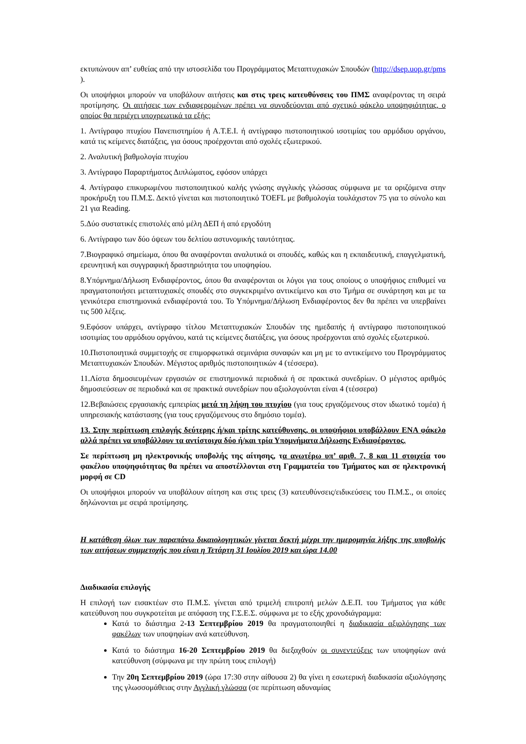εκτυπώνουν απ’ ευθείας από την ιστοσελίδα του Προγράμματος Μεταπτυχιακών Σπουδών (http://dsep.uop.gr/pms ).
Οι υποψήφιοι μπορούν να υποβάλουν αιτήσεις και στις τρεις κατευθύνσεις του ΠΜΣ αναφέροντας τη σειρά προτίμησης. Οι αιτήσεις των ενδιαφερομένων πρέπει να συνοδεύονται από σχετικό φάκελο υποψηφιότητας, ο οποίος θα περιέχει υποχρεωτικά τα εξής:
1. Αντίγραφο πτυχίου Πανεπιστημίου ή Α.Τ.Ε.Ι. ή αντίγραφο πιστοποιητικού ισοτιμίας του αρμόδιου οργάνου, κατά τις κείμενες διατάξεις, για όσους προέρχονται από σχολές εξωτερικού.
2. Αναλυτική βαθμολογία πτυχίου
3. Αντίγραφο Παραρτήματος Διπλώματος, εφόσον υπάρχει
4. Αντίγραφο επικυρωμένου πιστοποιητικού καλής γνώσης αγγλικής γλώσσας σύμφωνα με τα οριζόμενα στην προκήρυξη του Π.Μ.Σ. Δεκτό γίνεται και πιστοποιητικό TOEFL με βαθμολογία τουλάχιστον 75 για το σύνολο και 21 για Reading.
5.Δύο συστατικές επιστολές από μέλη ΔΕΠ ή από εργοδότη
6. Αντίγραφο των δύο όψεων του δελτίου αστυνομικής ταυτότητας.
7.Βιογραφικό σημείωμα, όπου θα αναφέρονται αναλυτικά οι σπουδές, καθώς και η εκπαιδευτική, επαγγελματική, ερευνητική και συγγραφική δραστηριότητα του υποψηφίου.
8.Υπόμνημα/Δήλωση Ενδιαφέροντος, όπου θα αναφέρονται οι λόγοι για τους οποίους ο υποψήφιος επιθυμεί να πραγματοποιήσει μεταπτυχιακές σπουδές στο συγκεκριμένο αντικείμενο και στο Τμήμα σε συνάρτηση και με τα γενικότερα επιστημονικά ενδιαφέροντά του. Το Υπόμνημα/Δήλωση Ενδιαφέροντος δεν θα πρέπει να υπερβαίνει τις 500 λέξεις.
9.Εφόσον υπάρχει, αντίγραφο τίτλου Μεταπτυχιακών Σπουδών της ημεδαπής ή αντίγραφο πιστοποιητικού ισοτιμίας του αρμόδιου οργάνου, κατά τις κείμενες διατάξεις, για όσους προέρχονται από σχολές εξωτερικού.
10.Πιστοποιητικά συμμετοχής σε επιμορφωτικά σεμινάρια συναφών και μη με το αντικείμενο του Προγράμματος Μεταπτυχιακών Σπουδών. Μέγιστος αριθμός πιστοποιητικών 4 (τέσσερα).
11.Λίστα δημοσιευμένων εργασιών σε επιστημονικά περιοδικά ή σε πρακτικά συνεδρίων. Ο μέγιστος αριθμός δημοσιεύσεων σε περιοδικά και σε πρακτικά συνεδρίων που αξιολογούνται είναι 4 (τέσσερα)
12.Βεβαιώσεις εργασιακής εμπειρίας μετά τη λήψη του πτυχίου (για τους εργαζόμενους στον ιδιωτικό τομέα) ή υπηρεσιακής κατάστασης (για τους εργαζόμενους στο δημόσιο τομέα).
13. Στην περίπτωση επιλογής δεύτερης ή/και τρίτης κατεύθυνσης, οι υποψήφιοι υποβάλλουν ΕΝΑ φάκελο αλλά πρέπει να υποβάλλουν τα αντίστοιχα δύο ή/και τρία Υπομνήματα Δήλωσης Ενδιαφέροντος.
Σε περίπτωση μη ηλεκτρονικής υποβολής της αίτησης, τα ανωτέρω υπ’ αριθ. 7, 8 και 11 στοιχεία του φακέλου υποψηφιότητας θα πρέπει να αποστέλλονται στη Γραμματεία του Τμήματος και σε ηλεκτρονική μορφή σε CD
Οι υποψήφιοι μπορούν να υποβάλουν αίτηση και στις τρεις (3) κατευθύνσεις/ειδικεύσεις του Π.Μ.Σ., οι οποίες δηλώνονται με σειρά προτίμησης.
Η κατάθεση όλων των παραπάνω δικαιολογητικών γίνεται δεκτή μέχρι την ημερομηνία λήξης της υποβολής των αιτήσεων συμμετοχής που είναι η Τετάρτη 31 Ιουλίου 2019 και ώρα 14.00
Διαδικασία επιλογής
Η επιλογή των εισακτέων στο Π.Μ.Σ. γίνεται από τριμελή επιτροπή μελών Δ.Ε.Π. του Τμήματος για κάθε κατεύθυνση που συγκροτείται με απόφαση της Γ.Σ.Ε.Σ. σύμφωνα με το εξής χρονοδιάγραμμα:
Κατά το διάστημα 2-13 Σεπτεμβρίου 2019 θα πραγματοποιηθεί η διαδικασία αξιολόγησης των φακέλων των υποψηφίων ανά κατεύθυνση.
Κατά το διάστημα 16-20 Σεπτεμβρίου 2019 θα διεξαχθούν οι συνεντεύξεις των υποψηφίων ανά κατεύθυνση (σύμφωνα με την πρώτη τους επιλογή)
Την 20η Σεπτεμβρίου 2019 (ώρα 17:30 στην αίθουσα 2) θα γίνει η εσωτερική διαδικασία αξιολόγησης της γλωσσομάθειας στην Αγγλική γλώσσα (σε περίπτωση αδυναμίας